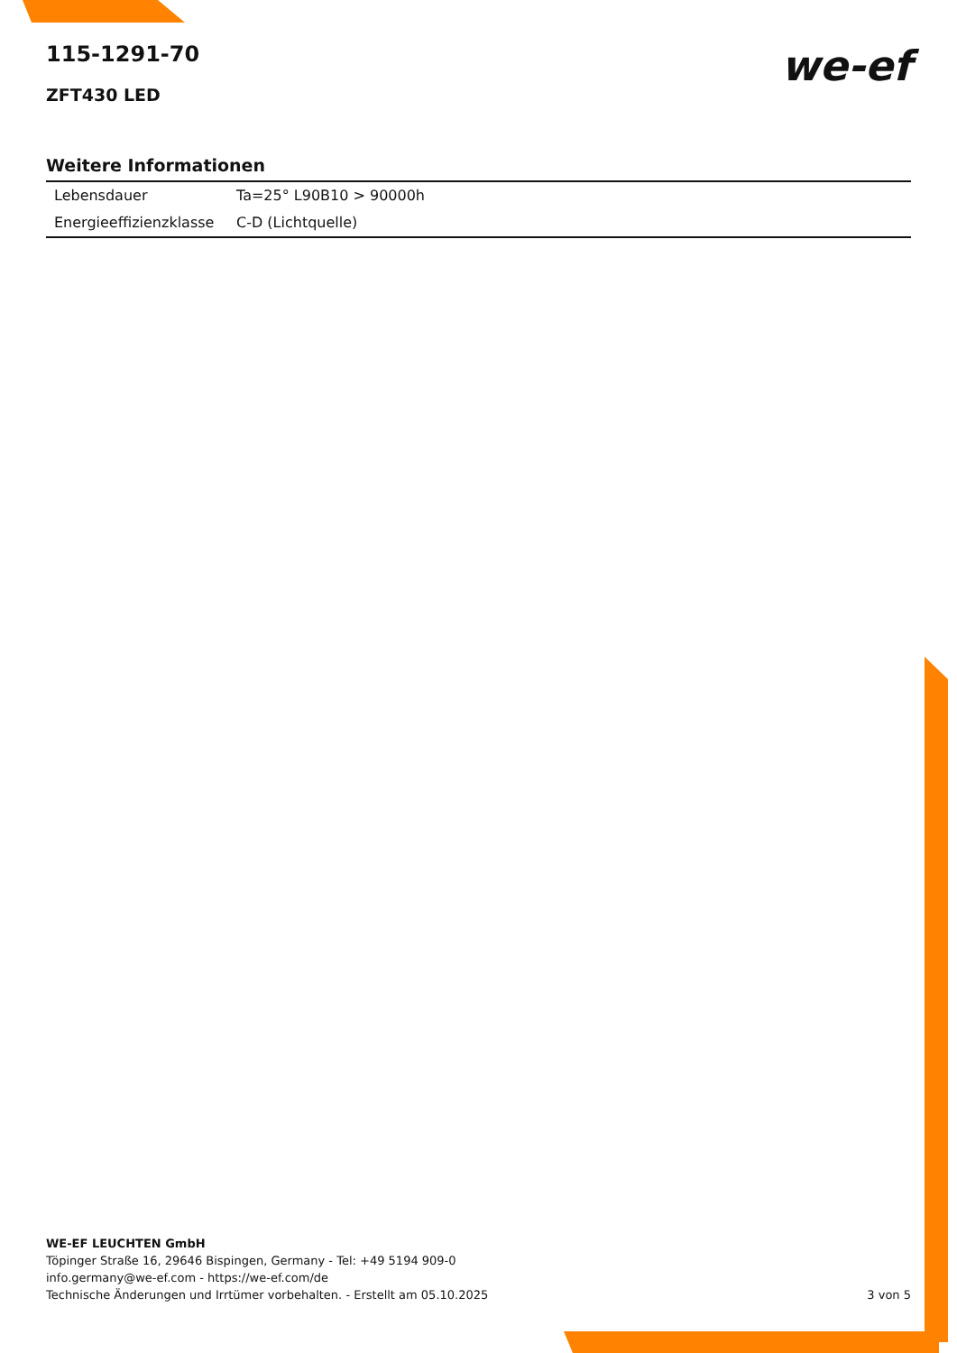115-1291-70
we-ef
ZFT430 LED
Weitere Informationen
| Lebensdauer | Ta=25° L90B10 > 90000h |
| Energieeffizienzklasse | C-D (Lichtquelle) |
WE-EF LEUCHTEN GmbH
Töpinger Straße 16, 29646 Bispingen, Germany - Tel: +49 5194 909-0
info.germany@we-ef.com - https://we-ef.com/de
Technische Änderungen und Irrtümer vorbehalten. - Erstellt am 05.10.2025
3 von 5